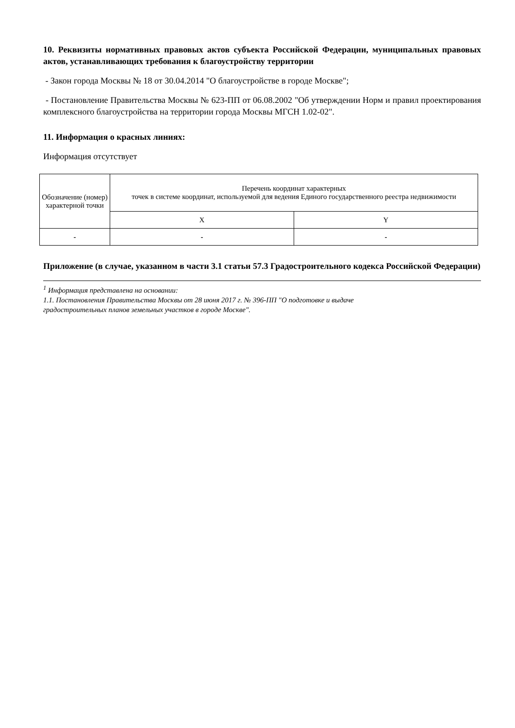10. Реквизиты нормативных правовых актов субъекта Российской Федерации, муниципальных правовых актов, устанавливающих требования к благоустройству территории
- Закон города Москвы № 18 от 30.04.2014 "О благоустройстве в городе Москве";
- Постановление Правительства Москвы № 623-ПП от 06.08.2002 "Об утверждении Норм и правил проектирования комплексного благоустройства на территории города Москвы МГСН 1.02-02".
11. Информация о красных линиях:
Информация отсутствует
| Обозначение (номер) характерной точки | Перечень координат характерных точек в системе координат, используемой для ведения Единого государственного реестра недвижимости | |
| --- | --- | --- |
| | X | Y |
| - | - | - |
Приложение (в случае, указанном в части 3.1 статьи 57.3 Градостроительного кодекса Российской Федерации)
<sup>1</sup> Информация представлена на основании:
1.1. Постановления Правительства Москвы от 28 июня 2017 г. № 396-ПП "О подготовке и выдаче
градостроительных планов земельных участков в городе Москве".